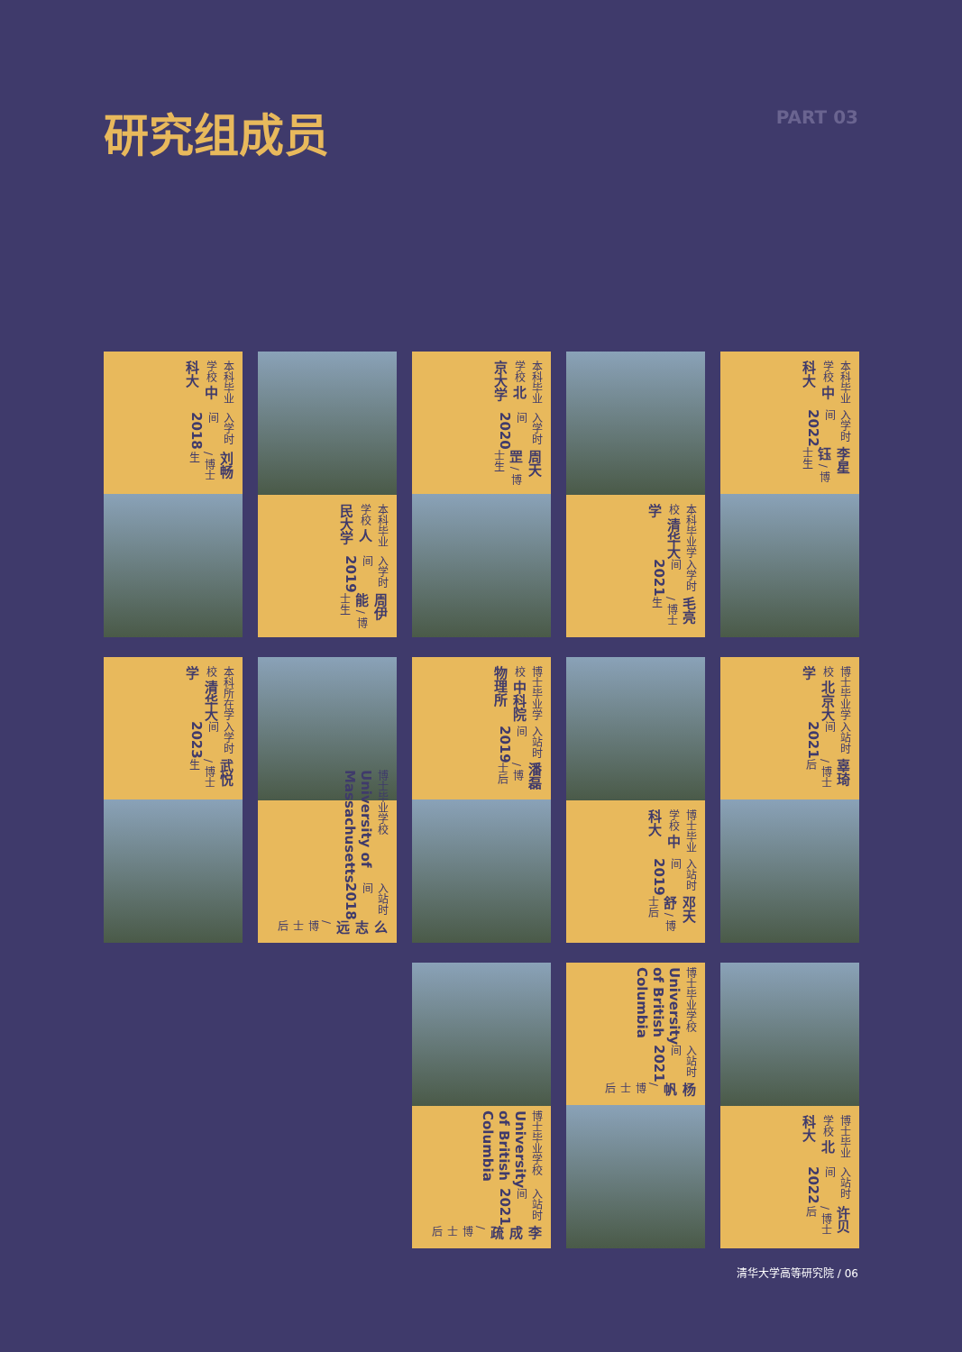研究组成员
PART 03
刘畅 / 博士生 入学时间 2018 本科毕业学校 中科大
周伊能 / 博士生 入学时间 2019 本科毕业学校 人民大学
周天罡 / 博士生 入学时间 2020 本科毕业学校 北京大学
毛亮 / 博士生 入学时间 2021 本科毕业学校 清华大学
李星钰 / 博士生 入学时间 2022 本科毕业学校 中科大
武悦 / 博士生 入学时间 2023 本科所在学校 清华大学
么志远 / 博士后 入站时间 2018 博士毕业学校 University of Massachusetts
潘磊 / 博士后 入站时间 2019 博士毕业学校 中科院物理所
邓天舒 / 博士后 入站时间 2019 博士毕业学校 中科大
辜琦 / 博士后 入站时间 2021 博士毕业学校 北京大学
李成疏 / 博士后 入站时间 2021 博士毕业学校 University of British Columbia
杨帆 / 博士后 入站时间 2021 博士毕业学校 University of British Columbia
许贝 / 博士后 入站时间 2022 博士毕业学校 北科大
清华大学高等研究院 / 06